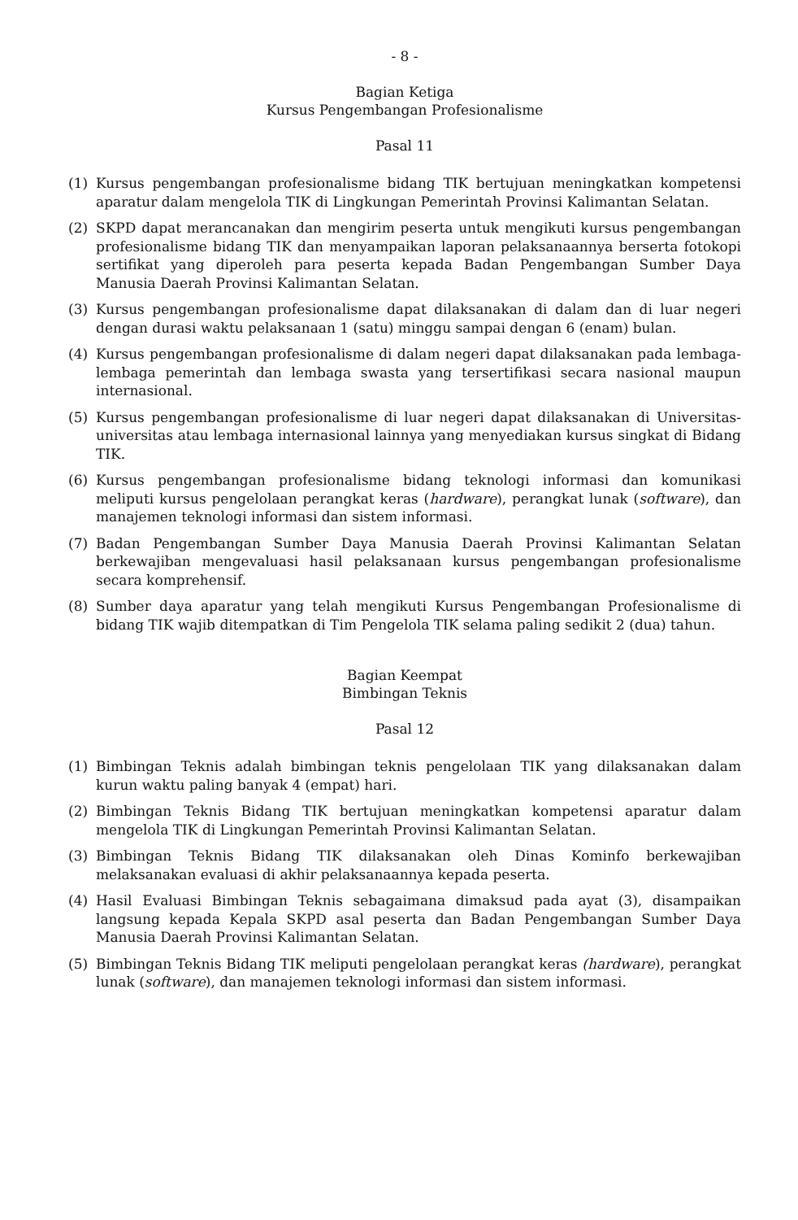- 8 -
Bagian Ketiga
Kursus Pengembangan Profesionalisme
Pasal 11
(1) Kursus pengembangan profesionalisme bidang TIK bertujuan meningkatkan kompetensi aparatur dalam mengelola TIK di Lingkungan Pemerintah Provinsi Kalimantan Selatan.
(2) SKPD dapat merancanakan dan mengirim peserta untuk mengikuti kursus pengembangan profesionalisme bidang TIK dan menyampaikan laporan pelaksanaannya berserta fotokopi sertifikat yang diperoleh para peserta kepada Badan Pengembangan Sumber Daya Manusia Daerah Provinsi Kalimantan Selatan.
(3) Kursus pengembangan profesionalisme dapat dilaksanakan di dalam dan di luar negeri dengan durasi waktu pelaksanaan 1 (satu) minggu sampai dengan 6 (enam) bulan.
(4) Kursus pengembangan profesionalisme di dalam negeri dapat dilaksanakan pada lembaga-lembaga pemerintah dan lembaga swasta yang tersertifikasi secara nasional maupun internasional.
(5) Kursus pengembangan profesionalisme di luar negeri dapat dilaksanakan di Universitas-universitas atau lembaga internasional lainnya yang menyediakan kursus singkat di Bidang TIK.
(6) Kursus pengembangan profesionalisme bidang teknologi informasi dan komunikasi meliputi kursus pengelolaan perangkat keras (hardware), perangkat lunak (software), dan manajemen teknologi informasi dan sistem informasi.
(7) Badan Pengembangan Sumber Daya Manusia Daerah Provinsi Kalimantan Selatan berkewajiban mengevaluasi hasil pelaksanaan kursus pengembangan profesionalisme secara komprehensif.
(8) Sumber daya aparatur yang telah mengikuti Kursus Pengembangan Profesionalisme di bidang TIK wajib ditempatkan di Tim Pengelola TIK selama paling sedikit 2 (dua) tahun.
Bagian Keempat
Bimbingan Teknis
Pasal 12
(1) Bimbingan Teknis adalah bimbingan teknis pengelolaan TIK yang dilaksanakan dalam kurun waktu paling banyak 4 (empat) hari.
(2) Bimbingan Teknis Bidang TIK bertujuan meningkatkan kompetensi aparatur dalam mengelola TIK di Lingkungan Pemerintah Provinsi Kalimantan Selatan.
(3) Bimbingan Teknis Bidang TIK dilaksanakan oleh Dinas Kominfo berkewajiban melaksanakan evaluasi di akhir pelaksanaannya kepada peserta.
(4) Hasil Evaluasi Bimbingan Teknis sebagaimana dimaksud pada ayat (3), disampaikan langsung kepada Kepala SKPD asal peserta dan Badan Pengembangan Sumber Daya Manusia Daerah Provinsi Kalimantan Selatan.
(5) Bimbingan Teknis Bidang TIK meliputi pengelolaan perangkat keras (hardware), perangkat lunak (software), dan manajemen teknologi informasi dan sistem informasi.